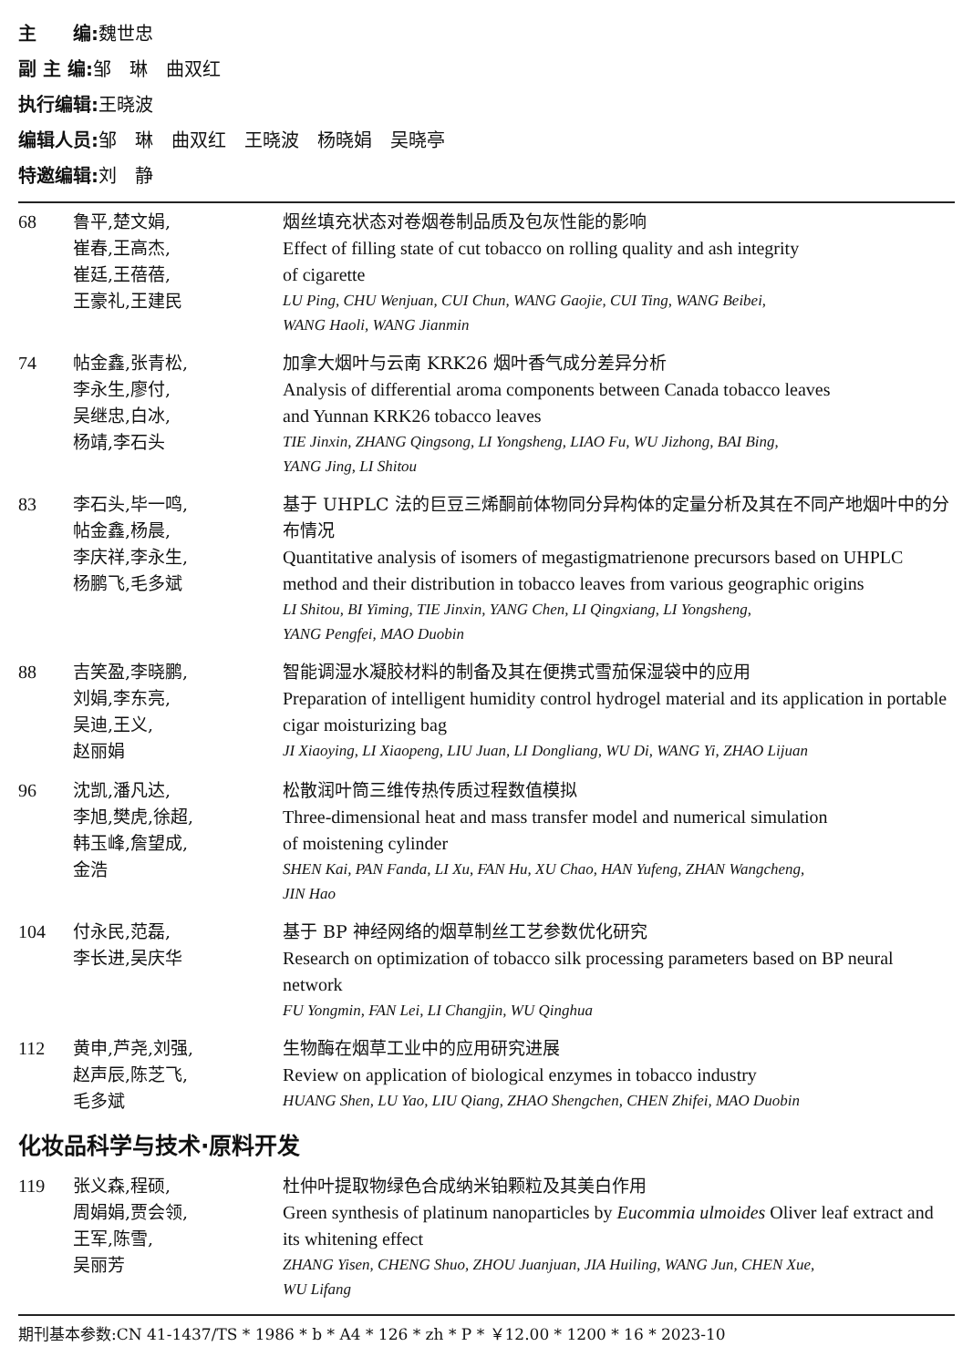主　　编: 魏世忠
副 主 编: 邹　琳　曲双红
执行编辑: 王晓波
编辑人员: 邹　琳　曲双红　王晓波　杨晓娟　吴晓亭
特邀编辑: 刘　静
68 鲁平,楚文娟,
崔春,王高杰,
崔廷,王蓓蓓,
王豪礼,王建民
烟丝填充状态对卷烟卷制品质及包灰性能的影响
Effect of filling state of cut tobacco on rolling quality and ash integrity
of cigarette
LU Ping, CHU Wenjuan, CUI Chun, WANG Gaojie, CUI Ting, WANG Beibei,
WANG Haoli, WANG Jianmin
74 帖金鑫,张青松,
李永生,廖付,
吴继忠,白冰,
杨靖,李石头
加拿大烟叶与云南 KRK26 烟叶香气成分差异分析
Analysis of differential aroma components between Canada tobacco leaves
and Yunnan KRK26 tobacco leaves
TIE Jinxin, ZHANG Qingsong, LI Yongsheng, LIAO Fu, WU Jizhong, BAI Bing,
YANG Jing, LI Shitou
83 李石头,毕一鸣,
帖金鑫,杨晨,
李庆祥,李永生,
杨鹏飞,毛多斌
基于 UHPLC 法的巨豆三烯酮前体物同分异构体的定量分析及其在不同产地烟叶中的分布情况
Quantitative analysis of isomers of megastigmatrienone precursors based on UHPLC method and their distribution in tobacco leaves from various geographic origins
LI Shitou, BI Yiming, TIE Jinxin, YANG Chen, LI Qingxiang, LI Yongsheng,
YANG Pengfei, MAO Duobin
88 吉笑盈,李晓鹏,
刘娟,李东亮,
吴迪,王义,
赵丽娟
智能调湿水凝胶材料的制备及其在便携式雪茄保湿袋中的应用
Preparation of intelligent humidity control hydrogel material and its application in portable cigar moisturizing bag
JI Xiaoying, LI Xiaopeng, LIU Juan, LI Dongliang, WU Di, WANG Yi, ZHAO Lijuan
96 沈凯,潘凡达,
李旭,樊虎,徐超,
韩玉峰,詹望成,
金浩
松散润叶筒三维传热传质过程数值模拟
Three-dimensional heat and mass transfer model and numerical simulation
of moistening cylinder
SHEN Kai, PAN Fanda, LI Xu, FAN Hu, XU Chao, HAN Yufeng, ZHAN Wangcheng,
JIN Hao
104 付永民,范磊,
李长进,吴庆华
基于 BP 神经网络的烟草制丝工艺参数优化研究
Research on optimization of tobacco silk processing parameters based on BP neural network
FU Yongmin, FAN Lei, LI Changjin, WU Qinghua
112 黄申,芦尧,刘强,
赵声辰,陈芝飞,
毛多斌
生物酶在烟草工业中的应用研究进展
Review on application of biological enzymes in tobacco industry
HUANG Shen, LU Yao, LIU Qiang, ZHAO Shengchen, CHEN Zhifei, MAO Duobin
化妆品科学与技术·原料开发
119 张义森,程硕,
周娟娟,贾会领,
王军,陈雪,
吴丽芳
杜仲叶提取物绿色合成纳米铂颗粒及其美白作用
Green synthesis of platinum nanoparticles by Eucommia ulmoides Oliver leaf extract and its whitening effect
ZHANG Yisen, CHENG Shuo, ZHOU Juanjuan, JIA Huiling, WANG Jun, CHEN Xue,
WU Lifang
期刊基本参数:CN 41-1437/TS * 1986 * b * A4 * 126 * zh * P * ￥12.00 * 1200 * 16 * 2023-10